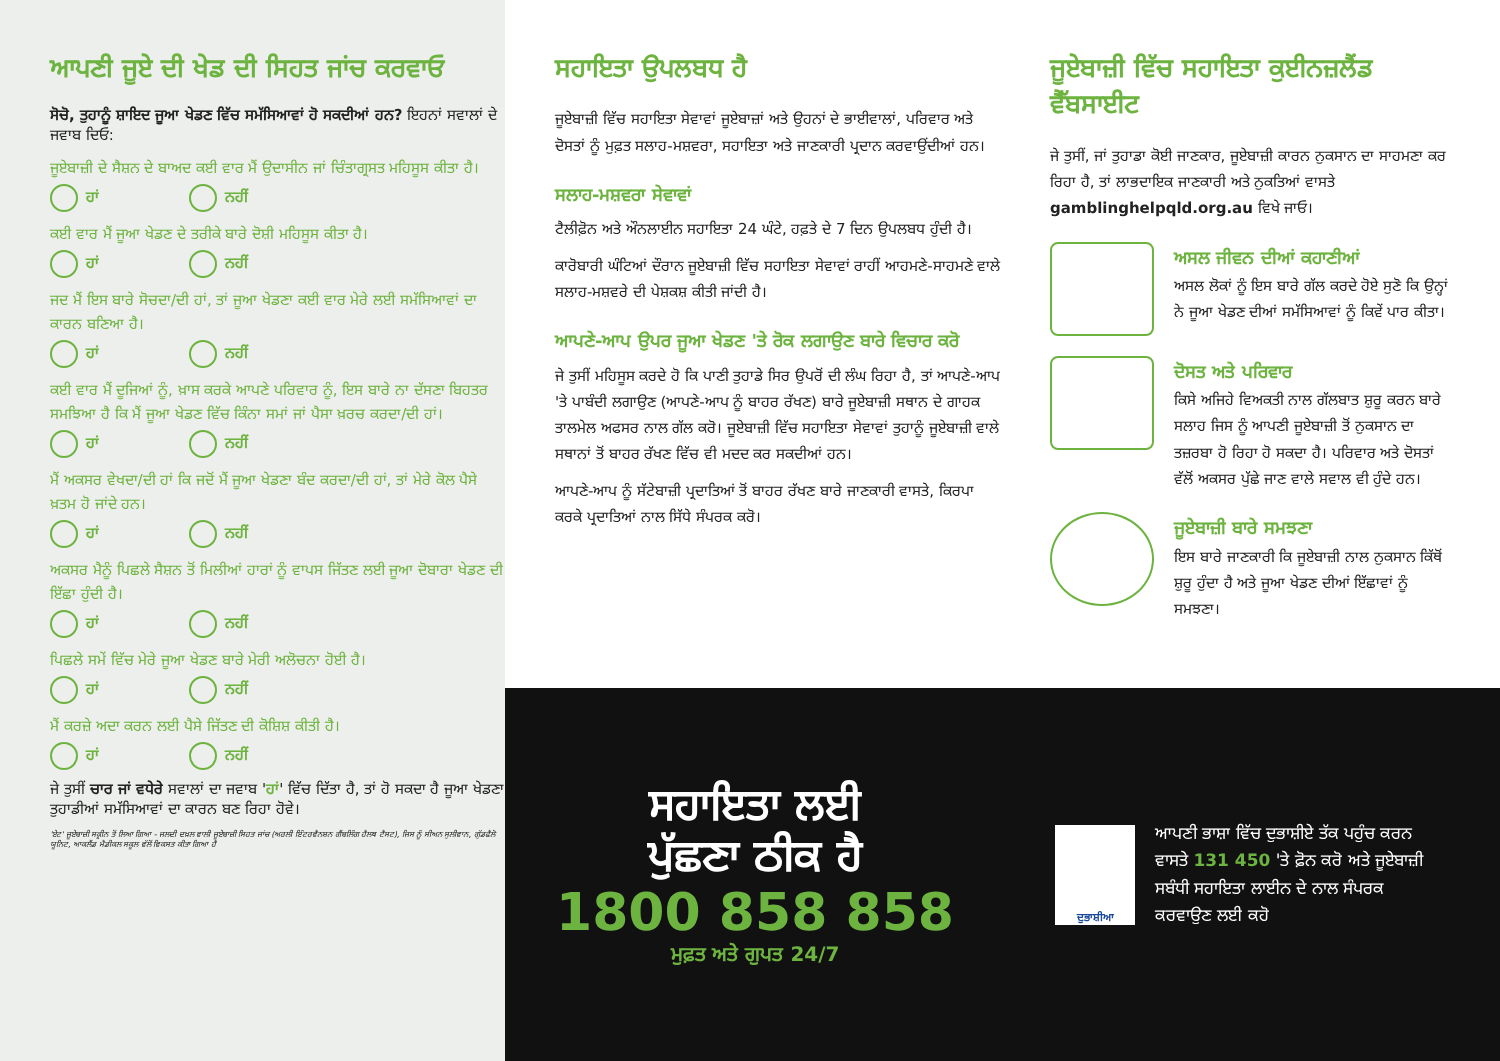ਆਪਣੀ ਜੂਏ ਦੀ ਖੇਡ ਦੀ ਸਿਹਤ ਜਾਂਚ ਕਰਵਾਓ
ਸੋਚੋ, ਤੁਹਾਨੂੰ ਸ਼ਾਇਦ ਜੂਆ ਖੇਡਣ ਵਿੱਚ ਸਮੱਸਿਆਵਾਂ ਹੋ ਸਕਦੀਆਂ ਹਨ? ਇਹਨਾਂ ਸਵਾਲਾਂ ਦੇ ਜਵਾਬ ਦਿਓ:
ਜੂਏਬਾਜ਼ੀ ਦੇ ਸੈਸ਼ਨ ਦੇ ਬਾਅਦ ਕਈ ਵਾਰ ਮੈਂ ਉਦਾਸੀਨ ਜਾਂ ਚਿੰਤਾਗ੍ਰਸਤ ਮਹਿਸੂਸ ਕੀਤਾ ਹੈ।
ਹਾਂ ਨਹੀਂ
ਕਈ ਵਾਰ ਮੈਂ ਜੂਆ ਖੇਡਣ ਦੇ ਤਰੀਕੇ ਬਾਰੇ ਦੋਸ਼ੀ ਮਹਿਸੂਸ ਕੀਤਾ ਹੈ।
ਹਾਂ ਨਹੀਂ
ਜਦ ਮੈਂ ਇਸ ਬਾਰੇ ਸੋਚਦਾ/ਦੀ ਹਾਂ, ਤਾਂ ਜੂਆ ਖੇਡਣਾ ਕਈ ਵਾਰ ਮੇਰੇ ਲਈ ਸਮੱਸਿਆਵਾਂ ਦਾ ਕਾਰਨ ਬਣਿਆ ਹੈ।
ਹਾਂ ਨਹੀਂ
ਕਈ ਵਾਰ ਮੈਂ ਦੂਜਿਆਂ ਨੂੰ, ਖ਼ਾਸ ਕਰਕੇ ਆਪਣੇ ਪਰਿਵਾਰ ਨੂੰ, ਇਸ ਬਾਰੇ ਨਾ ਦੱਸਣਾ ਬਿਹਤਰ ਸਮਝਿਆ ਹੈ ਕਿ ਮੈਂ ਜੂਆ ਖੇਡਣ ਵਿੱਚ ਕਿੰਨਾ ਸਮਾਂ ਜਾਂ ਪੈਸਾ ਖ਼ਰਚ ਕਰਦਾ/ਦੀ ਹਾਂ।
ਹਾਂ ਨਹੀਂ
ਮੈਂ ਅਕਸਰ ਵੇਖਦਾ/ਦੀ ਹਾਂ ਕਿ ਜਦੋਂ ਮੈਂ ਜੂਆ ਖੇਡਣਾ ਬੰਦ ਕਰਦਾ/ਦੀ ਹਾਂ, ਤਾਂ ਮੇਰੇ ਕੋਲ ਪੈਸੇ ਖ਼ਤਮ ਹੋ ਜਾਂਦੇ ਹਨ।
ਹਾਂ ਨਹੀਂ
ਅਕਸਰ ਮੈਨੂੰ ਪਿਛਲੇ ਸੈਸ਼ਨ ਤੋਂ ਮਿਲੀਆਂ ਹਾਰਾਂ ਨੂੰ ਵਾਪਸ ਜਿੱਤਣ ਲਈ ਜੂਆ ਦੋਬਾਰਾ ਖੇਡਣ ਦੀ ਇੱਛਾ ਹੁੰਦੀ ਹੈ।
ਹਾਂ ਨਹੀਂ
ਪਿਛਲੇ ਸਮੇਂ ਵਿੱਚ ਮੇਰੇ ਜੂਆ ਖੇਡਣ ਬਾਰੇ ਮੇਰੀ ਅਲੋਚਨਾ ਹੋਈ ਹੈ।
ਹਾਂ ਨਹੀਂ
ਮੈਂ ਕਰਜ਼ੇ ਅਦਾ ਕਰਨ ਲਈ ਪੈਸੇ ਜਿੱਤਣ ਦੀ ਕੋਸ਼ਿਸ਼ ਕੀਤੀ ਹੈ।
ਹਾਂ ਨਹੀਂ
ਜੇ ਤੁਸੀਂ ਚਾਰ ਜਾਂ ਵਧੇਰੇ ਸਵਾਲਾਂ ਦਾ ਜਵਾਬ 'ਹਾਂ' ਵਿੱਚ ਦਿੱਤਾ ਹੈ, ਤਾਂ ਹੋ ਸਕਦਾ ਹੈ ਜੂਆ ਖੇਡਣਾ ਤੁਹਾਡੀਆਂ ਸਮੱਸਿਆਵਾਂ ਦਾ ਕਾਰਨ ਬਣ ਰਿਹਾ ਹੋਵੇ।
'ਏਟ' ਜੂਏਬਾਜ਼ੀ ਸਕ੍ਰੀਨ ਤੋਂ ਲਿਆ ਗਿਆ - ਜਲਦੀ ਦਖ਼ਲ ਵਾਲੀ ਜੂਏਬਾਜ਼ੀ ਸਿਹਤ ਜਾਂਚ (ਅਰਲੀ ਇੰਟਰਵੈਨਸ਼ਨ ਗੈਂਬਲਿੰਗ ਹੈਲਥ ਟੈਸਟ), ਜਿਸ ਨੂੰ ਸੀਅਨ ਸੁਲੀਵਾਨ, ਗੁੱਡਫੈਲੋ ਯੂਨਿਟ, ਆਕਲੈਂਡ ਮੈਡੀਕਲ ਸਕੂਲ ਵੱਲੋਂ ਵਿਕਸਤ ਕੀਤਾ ਗਿਆ ਹੈ
ਸਹਾਇਤਾ ਉਪਲਬਧ ਹੈ
ਜੂਏਬਾਜ਼ੀ ਵਿੱਚ ਸਹਾਇਤਾ ਸੇਵਾਵਾਂ ਜੂਏਬਾਜ਼ਾਂ ਅਤੇ ਉਹਨਾਂ ਦੇ ਭਾਈਵਾਲਾਂ, ਪਰਿਵਾਰ ਅਤੇ ਦੋਸਤਾਂ ਨੂੰ ਮੁਫ਼ਤ ਸਲਾਹ-ਮਸ਼ਵਰਾ, ਸਹਾਇਤਾ ਅਤੇ ਜਾਣਕਾਰੀ ਪ੍ਰਦਾਨ ਕਰਵਾਉਂਦੀਆਂ ਹਨ।
ਸਲਾਹ-ਮਸ਼ਵਰਾ ਸੇਵਾਵਾਂ
ਟੈਲੀਫ਼ੋਨ ਅਤੇ ਔਨਲਾਈਨ ਸਹਾਇਤਾ 24 ਘੰਟੇ, ਹਫ਼ਤੇ ਦੇ 7 ਦਿਨ ਉਪਲਬਧ ਹੁੰਦੀ ਹੈ।
ਕਾਰੋਬਾਰੀ ਘੰਟਿਆਂ ਦੌਰਾਨ ਜੂਏਬਾਜ਼ੀ ਵਿੱਚ ਸਹਾਇਤਾ ਸੇਵਾਵਾਂ ਰਾਹੀਂ ਆਹਮਣੇ-ਸਾਹਮਣੇ ਵਾਲੇ ਸਲਾਹ-ਮਸ਼ਵਰੇ ਦੀ ਪੇਸ਼ਕਸ਼ ਕੀਤੀ ਜਾਂਦੀ ਹੈ।
ਆਪਣੇ-ਆਪ ਉਪਰ ਜੂਆ ਖੇਡਣ 'ਤੇ ਰੋਕ ਲਗਾਉਣ ਬਾਰੇ ਵਿਚਾਰ ਕਰੋ
ਜੇ ਤੁਸੀਂ ਮਹਿਸੂਸ ਕਰਦੇ ਹੋ ਕਿ ਪਾਣੀ ਤੁਹਾਡੇ ਸਿਰ ਉਪਰੋਂ ਦੀ ਲੰਘ ਰਿਹਾ ਹੈ, ਤਾਂ ਆਪਣੇ-ਆਪ 'ਤੇ ਪਾਬੰਦੀ ਲਗਾਉਣ (ਆਪਣੇ-ਆਪ ਨੂੰ ਬਾਹਰ ਰੱਖਣ) ਬਾਰੇ ਜੂਏਬਾਜ਼ੀ ਸਥਾਨ ਦੇ ਗਾਹਕ ਤਾਲਮੇਲ ਅਫਸਰ ਨਾਲ ਗੱਲ ਕਰੋ। ਜੂਏਬਾਜ਼ੀ ਵਿੱਚ ਸਹਾਇਤਾ ਸੇਵਾਵਾਂ ਤੁਹਾਨੂੰ ਜੂਏਬਾਜ਼ੀ ਵਾਲੇ ਸਥਾਨਾਂ ਤੋਂ ਬਾਹਰ ਰੱਖਣ ਵਿੱਚ ਵੀ ਮਦਦ ਕਰ ਸਕਦੀਆਂ ਹਨ।
ਆਪਣੇ-ਆਪ ਨੂੰ ਸੱਟੇਬਾਜ਼ੀ ਪ੍ਰਦਾਤਿਆਂ ਤੋਂ ਬਾਹਰ ਰੱਖਣ ਬਾਰੇ ਜਾਣਕਾਰੀ ਵਾਸਤੇ, ਕਿਰਪਾ ਕਰਕੇ ਪ੍ਰਦਾਤਿਆਂ ਨਾਲ ਸਿੱਧੇ ਸੰਪਰਕ ਕਰੋ।
ਜੂਏਬਾਜ਼ੀ ਵਿੱਚ ਸਹਾਇਤਾ ਕੁਈਨਜ਼ਲੈਂਡ ਵੈੱਬਸਾਈਟ
ਜੇ ਤੁਸੀਂ, ਜਾਂ ਤੁਹਾਡਾ ਕੋਈ ਜਾਣਕਾਰ, ਜੂਏਬਾਜ਼ੀ ਕਾਰਨ ਨੁਕਸਾਨ ਦਾ ਸਾਹਮਣਾ ਕਰ ਰਿਹਾ ਹੈ, ਤਾਂ ਲਾਭਦਾਇਕ ਜਾਣਕਾਰੀ ਅਤੇ ਨੁਕਤਿਆਂ ਵਾਸਤੇ gamblinghelpqld.org.au ਵਿਖੇ ਜਾਓ।
ਅਸਲ ਜੀਵਨ ਦੀਆਂ ਕਹਾਣੀਆਂ
ਅਸਲ ਲੋਕਾਂ ਨੂੰ ਇਸ ਬਾਰੇ ਗੱਲ ਕਰਦੇ ਹੋਏ ਸੁਣੋ ਕਿ ਉਨ੍ਹਾਂ ਨੇ ਜੂਆ ਖੇਡਣ ਦੀਆਂ ਸਮੱਸਿਆਵਾਂ ਨੂੰ ਕਿਵੇਂ ਪਾਰ ਕੀਤਾ।
ਦੋਸਤ ਅਤੇ ਪਰਿਵਾਰ
ਕਿਸੇ ਅਜਿਹੇ ਵਿਅਕਤੀ ਨਾਲ ਗੱਲਬਾਤ ਸ਼ੁਰੂ ਕਰਨ ਬਾਰੇ ਸਲਾਹ ਜਿਸ ਨੂੰ ਆਪਣੀ ਜੂਏਬਾਜ਼ੀ ਤੋਂ ਨੁਕਸਾਨ ਦਾ ਤਜ਼ਰਬਾ ਹੋ ਰਿਹਾ ਹੋ ਸਕਦਾ ਹੈ। ਪਰਿਵਾਰ ਅਤੇ ਦੋਸਤਾਂ ਵੱਲੋਂ ਅਕਸਰ ਪੁੱਛੇ ਜਾਣ ਵਾਲੇ ਸਵਾਲ ਵੀ ਹੁੰਦੇ ਹਨ।
ਜੂਏਬਾਜ਼ੀ ਬਾਰੇ ਸਮਝਣਾ
ਇਸ ਬਾਰੇ ਜਾਣਕਾਰੀ ਕਿ ਜੂਏਬਾਜ਼ੀ ਨਾਲ ਨੁਕਸਾਨ ਕਿੱਥੋਂ ਸ਼ੁਰੂ ਹੁੰਦਾ ਹੈ ਅਤੇ ਜੂਆ ਖੇਡਣ ਦੀਆਂ ਇੱਛਾਵਾਂ ਨੂੰ ਸਮਝਣਾ।
ਸਹਾਇਤਾ ਲਈ
ਪੁੱਛਣਾ ਠੀਕ ਹੈ
1800 858 858
ਮੁਫ਼ਤ ਅਤੇ ਗੁਪਤ 24/7
ਦੁਭਾਸ਼ੀਆ
ਆਪਣੀ ਭਾਸ਼ਾ ਵਿੱਚ ਦੁਭਾਸ਼ੀਏ ਤੱਕ ਪਹੁੰਚ ਕਰਨ ਵਾਸਤੇ 131 450 'ਤੇ ਫ਼ੋਨ ਕਰੋ ਅਤੇ ਜੂਏਬਾਜ਼ੀ ਸਬੰਧੀ ਸਹਾਇਤਾ ਲਾਈਨ ਦੇ ਨਾਲ ਸੰਪਰਕ ਕਰਵਾਉਣ ਲਈ ਕਹੋ